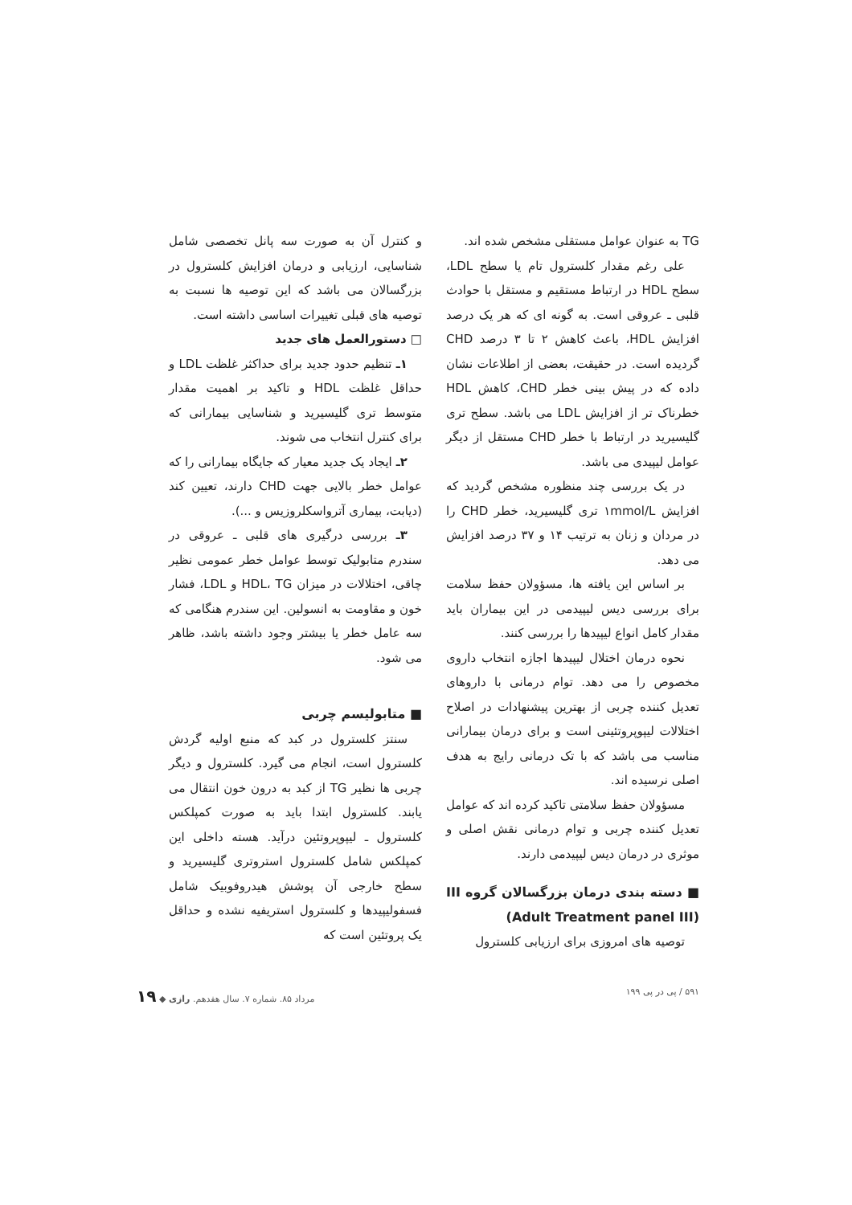TG به عنوان عوامل مستقلی مشخص شده اند.
علی رغم مقدار کلسترول تام یا سطح LDL، سطح HDL در ارتباط مستقیم و مستقل با حوادث قلبی ـ عروقی است. به گونه ای که هر یک درصد افزایش HDL، باعث کاهش ۲ تا ۳ درصد CHD گردیده است. در حقیقت، بعضی از اطلاعات نشان داده که در پیش بینی خطر CHD، کاهش HDL خطرناک تر از افزایش LDL می باشد. سطح تری گلیسیرید در ارتباط با خطر CHD مستقل از دیگر عوامل لیپیدی می باشد.
در یک بررسی چند منظوره مشخص گردید که افزایش ۱mmol/L تری گلیسیرید، خطر CHD را در مردان و زنان به ترتیب ۱۴ و ۳۷ درصد افزایش می دهد.
بر اساس این یافته ها، مسؤولان حفظ سلامت برای بررسی دیس لیپیدمی در این بیماران باید مقدار کامل انواع لیپیدها را بررسی کنند.
نحوه درمان اختلال لیپیدها اجازه انتخاب داروی مخصوص را می دهد. توام درمانی با داروهای تعدیل کننده چربی از بهترین پیشنهادات در اصلاح اختلالات لیپوپروتئینی است و برای درمان بیمارانی مناسب می باشد که با تک درمانی رایج به هدف اصلی نرسیده اند.
مسؤولان حفظ سلامتی تاکید کرده اند که عوامل تعدیل کننده چربی و توام درمانی نقش اصلی و موثری در درمان دیس لیپیدمی دارند.
■ دسته بندی درمان بزرگسالان گروه III (Adult Treatment panel III)
توصیه های امروزی برای ارزیابی کلسترول
و کنترل آن به صورت سه پانل تخصصی شامل شناسایی، ارزیابی و درمان افزایش کلسترول در بزرگسالان می باشد که این توصیه ها نسبت به توصیه های قبلی تغییرات اساسی داشته است.
□ دستورالعمل های جدید
۱ـ تنظیم حدود جدید برای حداکثر غلظت LDL و حداقل غلظت HDL و تاکید بر اهمیت مقدار متوسط تری گلیسیرید و شناسایی بیمارانی که برای کنترل انتخاب می شوند.
۲ـ ایجاد یک جدید معیار که جایگاه بیمارانی را که عوامل خطر بالایی جهت CHD دارند، تعیین کند (دیابت، بیماری آترواسکلروزیس و ...).
۳ـ بررسی درگیری های قلبی ـ عروقی در سندرم متابولیک توسط عوامل خطر عمومی نظیر چاقی، اختلالات در میزان HDL، TG و LDL، فشار خون و مقاومت به انسولین. این سندرم هنگامی که سه عامل خطر یا بیشتر وجود داشته باشد، ظاهر می شود.
■ متابولیسم چربی
سنتز کلسترول در کبد که منبع اولیه گردش کلسترول است، انجام می گیرد. کلسترول و دیگر چربی ها نظیر TG از کبد به درون خون انتقال می یابند. کلسترول ابتدا باید به صورت کمپلکس کلسترول ـ لیپوپروتئین درآید. هسته داخلی این کمپلکس شامل کلسترول استروتری گلیسیرید و سطح خارجی آن پوشش هیدروفوبیک شامل فسفولیپیدها و کلسترول استریفیه نشده و حداقل یک پروتئین است که
۵۹۱ / پی در پی ۱۹۹ مرداد ۸۵. شماره ۷. سال هفدهم. رازی ◆ ۱۹